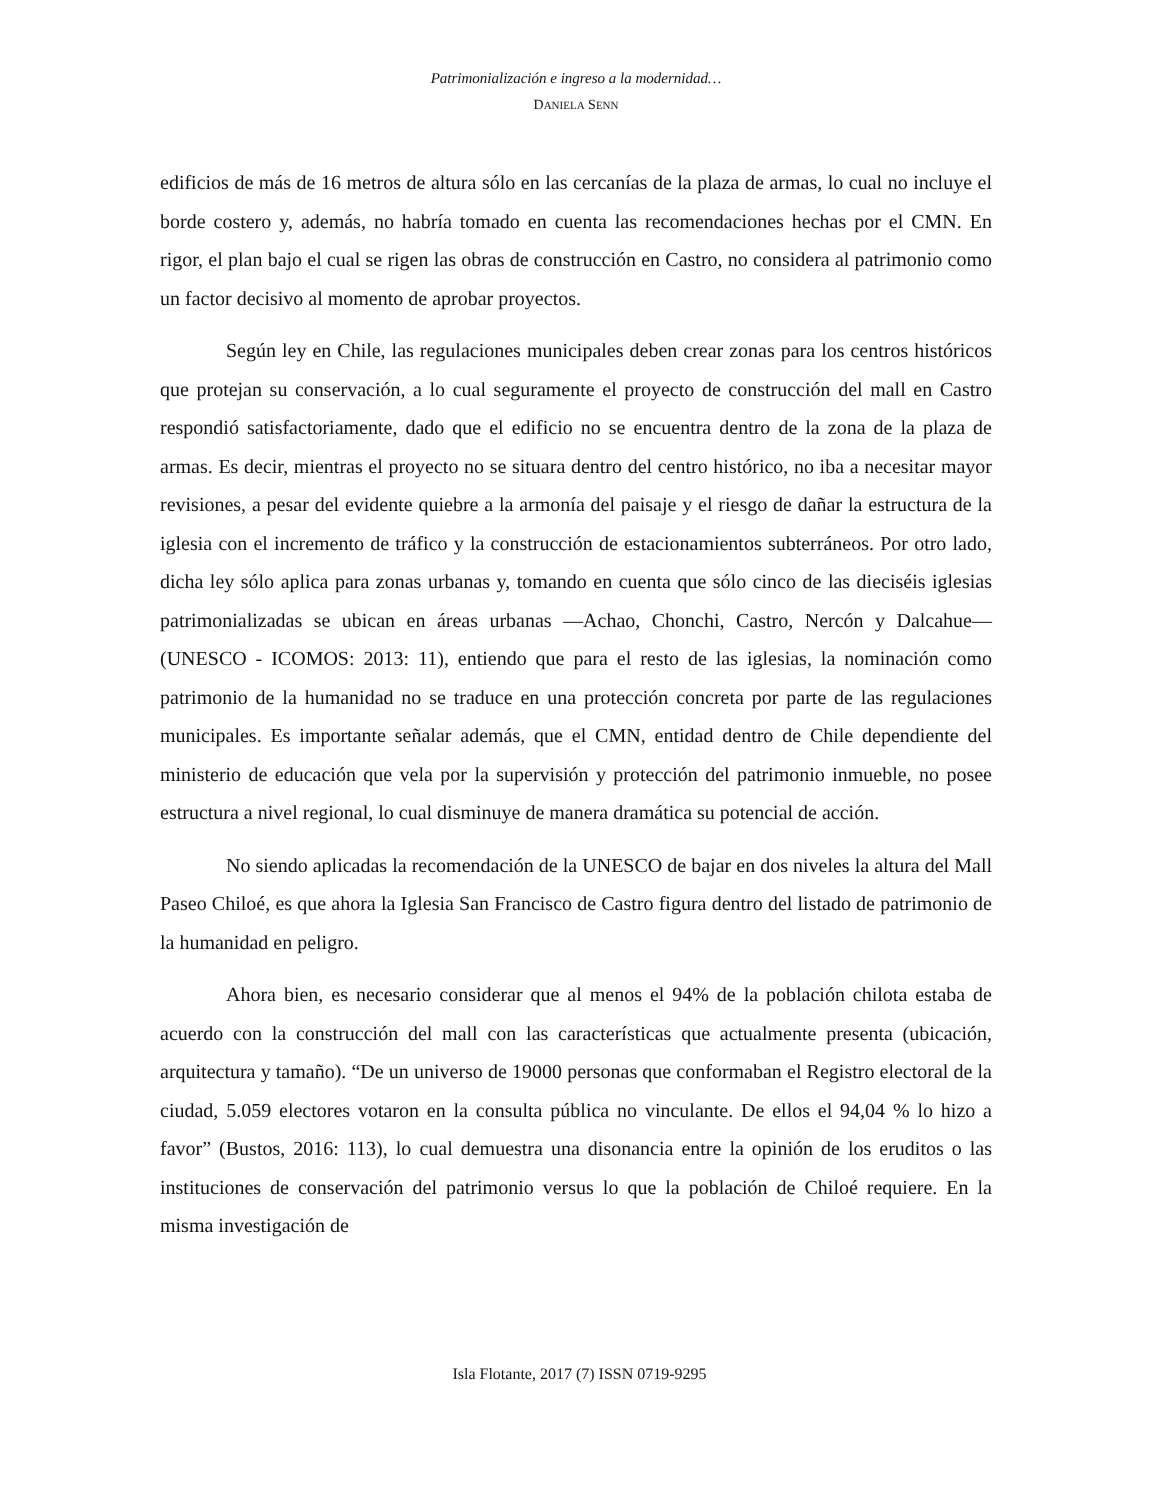Patrimonialización e ingreso a la modernidad…
DANIELA SENN
edificios de más de 16 metros de altura sólo en las cercanías de la plaza de armas, lo cual no incluye el borde costero y, además, no habría tomado en cuenta las recomendaciones hechas por el CMN. En rigor, el plan bajo el cual se rigen las obras de construcción en Castro, no considera al patrimonio como un factor decisivo al momento de aprobar proyectos.
Según ley en Chile, las regulaciones municipales deben crear zonas para los centros históricos que protejan su conservación, a lo cual seguramente el proyecto de construcción del mall en Castro respondió satisfactoriamente, dado que el edificio no se encuentra dentro de la zona de la plaza de armas. Es decir, mientras el proyecto no se situara dentro del centro histórico, no iba a necesitar mayor revisiones, a pesar del evidente quiebre a la armonía del paisaje y el riesgo de dañar la estructura de la iglesia con el incremento de tráfico y la construcción de estacionamientos subterráneos. Por otro lado, dicha ley sólo aplica para zonas urbanas y, tomando en cuenta que sólo cinco de las dieciséis iglesias patrimonializadas se ubican en áreas urbanas —Achao, Chonchi, Castro, Nercón y Dalcahue— (UNESCO - ICOMOS: 2013: 11), entiendo que para el resto de las iglesias, la nominación como patrimonio de la humanidad no se traduce en una protección concreta por parte de las regulaciones municipales. Es importante señalar además, que el CMN, entidad dentro de Chile dependiente del ministerio de educación que vela por la supervisión y protección del patrimonio inmueble, no posee estructura a nivel regional, lo cual disminuye de manera dramática su potencial de acción.
No siendo aplicadas la recomendación de la UNESCO de bajar en dos niveles la altura del Mall Paseo Chiloé, es que ahora la Iglesia San Francisco de Castro figura dentro del listado de patrimonio de la humanidad en peligro.
Ahora bien, es necesario considerar que al menos el 94% de la población chilota estaba de acuerdo con la construcción del mall con las características que actualmente presenta (ubicación, arquitectura y tamaño). “De un universo de 19000 personas que conformaban el Registro electoral de la ciudad, 5.059 electores votaron en la consulta pública no vinculante. De ellos el 94,04 % lo hizo a favor” (Bustos, 2016: 113), lo cual demuestra una disonancia entre la opinión de los eruditos o las instituciones de conservación del patrimonio versus lo que la población de Chiloé requiere. En la misma investigación de
Isla Flotante, 2017 (7) ISSN 0719-9295